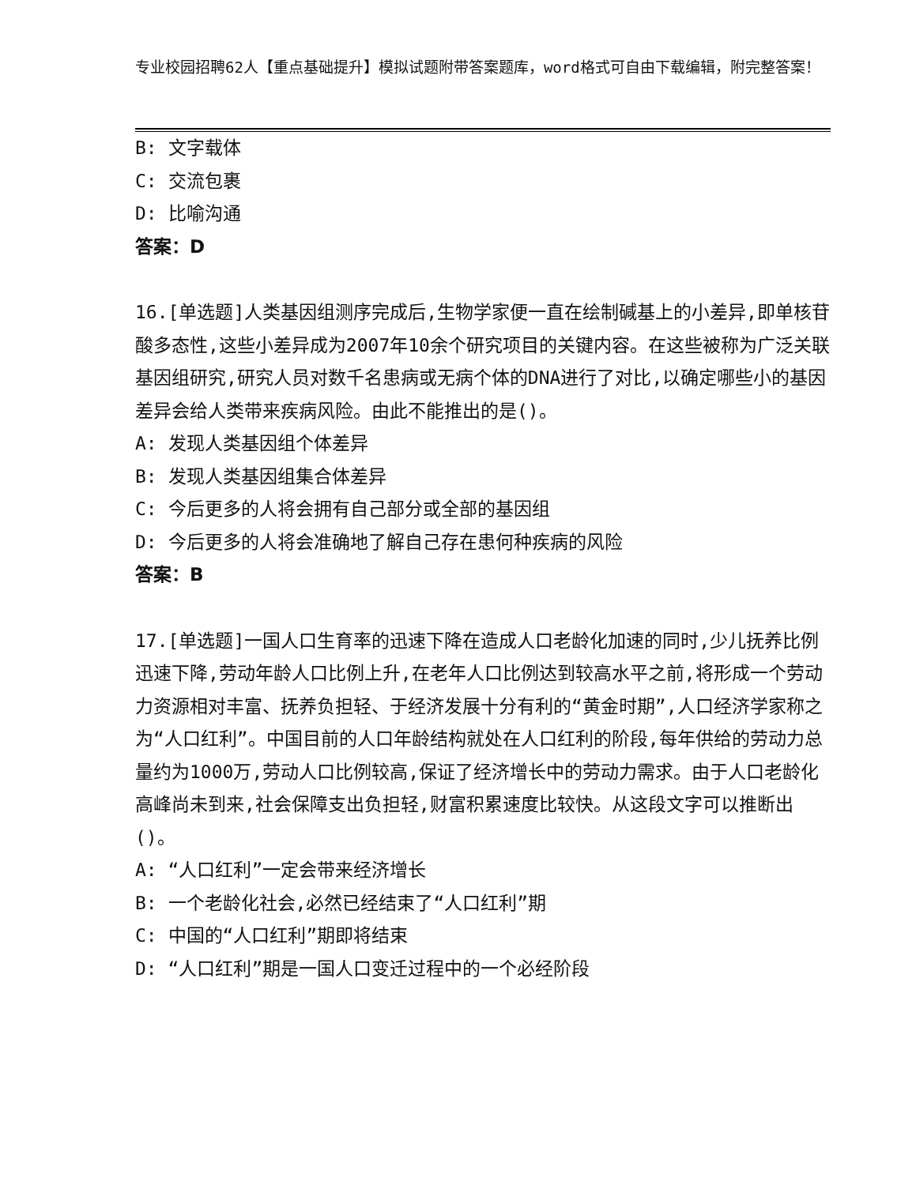专业校园招聘62人【重点基础提升】模拟试题附带答案题库，word格式可自由下载编辑，附完整答案！
B: 文字载体
C: 交流包裹
D: 比喻沟通
答案：D
16.[单选题]人类基因组测序完成后,生物学家便一直在绘制碱基上的小差异,即单核苷酸多态性,这些小差异成为2007年10余个研究项目的关键内容。在这些被称为广泛关联基因组研究,研究人员对数千名患病或无病个体的DNA进行了对比,以确定哪些小的基因差异会给人类带来疾病风险。由此不能推出的是()。
A: 发现人类基因组个体差异
B: 发现人类基因组集合体差异
C: 今后更多的人将会拥有自己部分或全部的基因组
D: 今后更多的人将会准确地了解自己存在患何种疾病的风险
答案：B
17.[单选题]一国人口生育率的迅速下降在造成人口老龄化加速的同时,少儿抚养比例迅速下降,劳动年龄人口比例上升,在老年人口比例达到较高水平之前,将形成一个劳动力资源相对丰富、抚养负担轻、于经济发展十分有利的“黄金时期”,人口经济学家称之为“人口红利”。中国目前的人口年龄结构就处在人口红利的阶段,每年供给的劳动力总量约为1000万,劳动人口比例较高,保证了经济增长中的劳动力需求。由于人口老龄化高峰尚未到来,社会保障支出负担轻,财富积累速度比较快。从这段文字可以推断出()。
A: “人口红利”一定会带来经济增长
B: 一个老龄化社会,必然已经结束了“人口红利”期
C: 中国的“人口红利”期即将结束
D: “人口红利”期是一国人口变迁过程中的一个必经阶段